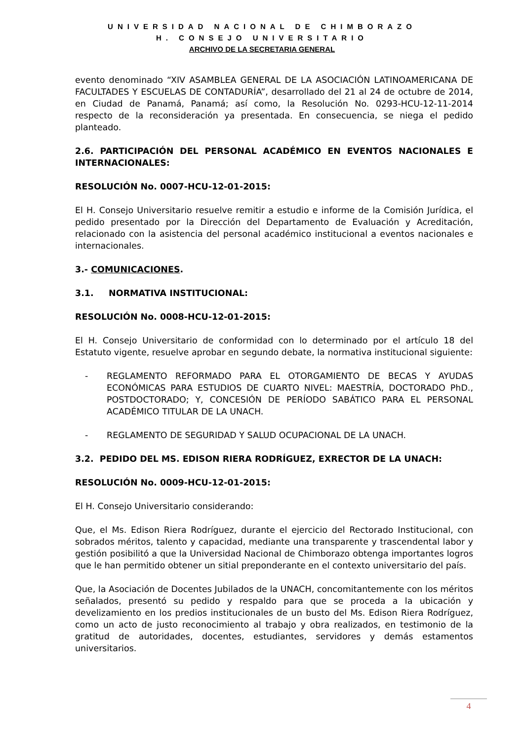UNIVERSIDAD NACIONAL DE CHIMBORAZO
H. CONSEJO UNIVERSITARIO
ARCHIVO DE LA SECRETARIA GENERAL
evento denominado “XIV ASAMBLEA GENERAL DE LA ASOCIACIÓN LATINOAMERICANA DE FACULTADES Y ESCUELAS DE CONTADURÍA”, desarrollado del 21 al 24 de octubre de 2014, en Ciudad de Panamá, Panamá; así como, la Resolución No. 0293-HCU-12-11-2014 respecto de la reconsideración ya presentada. En consecuencia, se niega el pedido planteado.
2.6. PARTICIPACIÓN DEL PERSONAL ACADÉMICO EN EVENTOS NACIONALES E INTERNACIONALES:
RESOLUCIÓN No. 0007-HCU-12-01-2015:
El H. Consejo Universitario resuelve remitir a estudio e informe de la Comisión Jurídica, el pedido presentado por la Dirección del Departamento de Evaluación y Acreditación, relacionado con la asistencia del personal académico institucional a eventos nacionales e internacionales.
3.- COMUNICACIONES.
3.1. NORMATIVA INSTITUCIONAL:
RESOLUCIÓN No. 0008-HCU-12-01-2015:
El H. Consejo Universitario de conformidad con lo determinado por el artículo 18 del Estatuto vigente, resuelve aprobar en segundo debate, la normativa institucional siguiente:
- REGLAMENTO REFORMADO PARA EL OTORGAMIENTO DE BECAS Y AYUDAS ECONÓMICAS PARA ESTUDIOS DE CUARTO NIVEL: MAESTRÍA, DOCTORADO PhD., POSTDOCTORADO; Y, CONCESIÓN DE PERÍODO SABÁTICO PARA EL PERSONAL ACADÉMICO TITULAR DE LA UNACH.
- REGLAMENTO DE SEGURIDAD Y SALUD OCUPACIONAL DE LA UNACH.
3.2. PEDIDO DEL MS. EDISON RIERA RODRÍGUEZ, EXRECTOR DE LA UNACH:
RESOLUCIÓN No. 0009-HCU-12-01-2015:
El H. Consejo Universitario considerando:
Que, el Ms. Edison Riera Rodríguez, durante el ejercicio del Rectorado Institucional, con sobrados méritos, talento y capacidad, mediante una transparente y trascendental labor y gestión posibilitó a que la Universidad Nacional de Chimborazo obtenga importantes logros que le han permitido obtener un sitial preponderante en el contexto universitario del país.
Que, la Asociación de Docentes Jubilados de la UNACH, concomitantemente con los méritos señalados, presentó su pedido y respaldo para que se proceda a la ubicación y develizamiento en los predios institucionales de un busto del Ms. Edison Riera Rodríguez, como un acto de justo reconocimiento al trabajo y obra realizados, en testimonio de la gratitud de autoridades, docentes, estudiantes, servidores y demás estamentos universitarios.
4